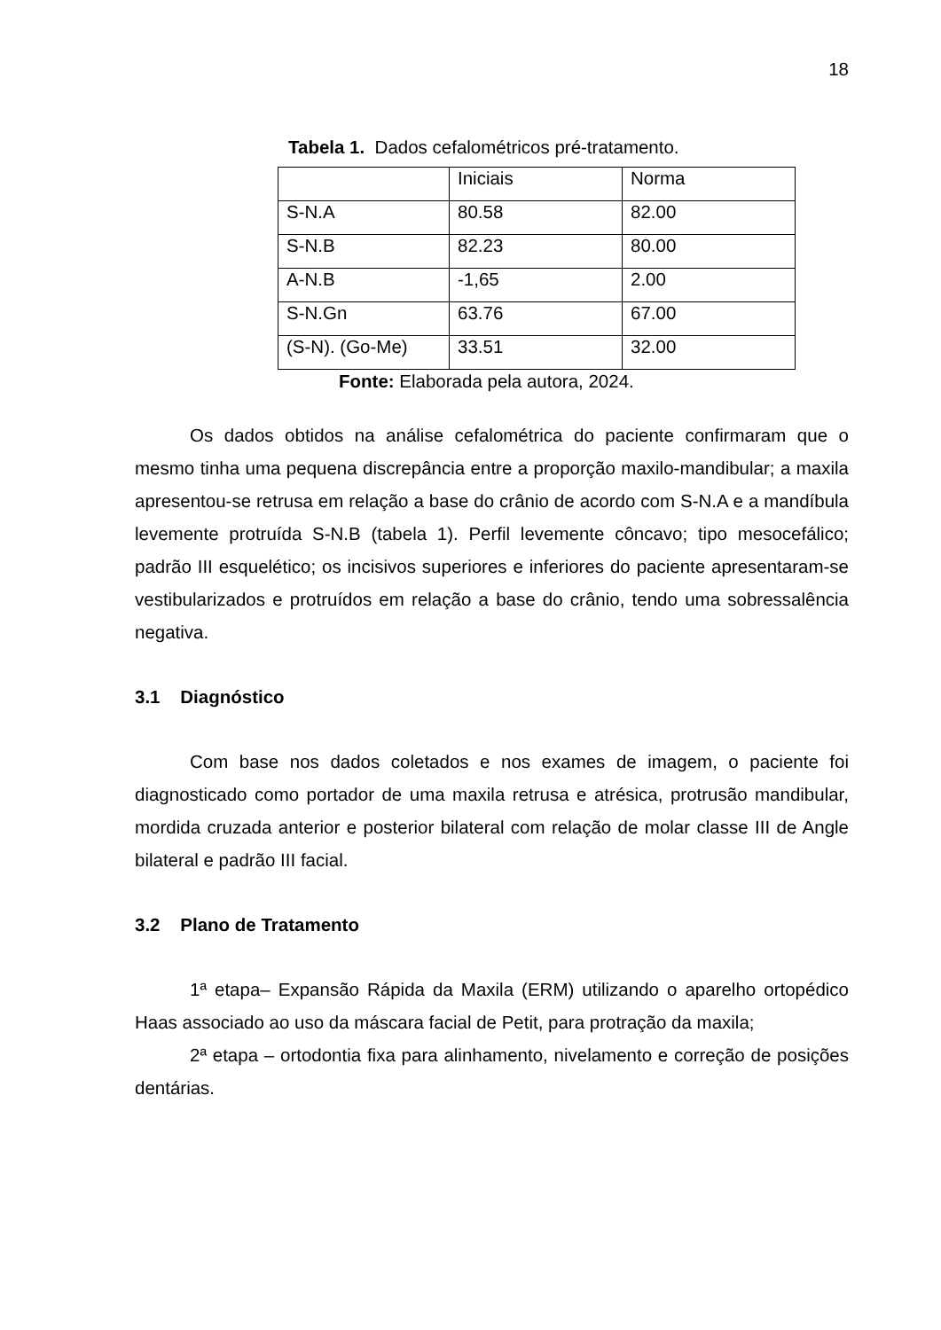18
Tabela 1. Dados cefalométricos pré-tratamento.
| | Iniciais | Norma |
| S-N.A | 80.58 | 82.00 |
| S-N.B | 82.23 | 80.00 |
| A-N.B | -1,65 | 2.00 |
| S-N.Gn | 63.76 | 67.00 |
| (S-N). (Go-Me) | 33.51 | 32.00 |
Fonte: Elaborada pela autora, 2024.
Os dados obtidos na análise cefalométrica do paciente confirmaram que o mesmo tinha uma pequena discrepância entre a proporção maxilo-mandibular; a maxila apresentou-se retrusa em relação a base do crânio de acordo com S-N.A e a mandíbula levemente protruída S-N.B (tabela 1). Perfil levemente côncavo; tipo mesocefálico; padrão III esquelético; os incisivos superiores e inferiores do paciente apresentaram-se vestibularizados e protruídos em relação a base do crânio, tendo uma sobressalência negativa.
3.1 Diagnóstico
Com base nos dados coletados e nos exames de imagem, o paciente foi diagnosticado como portador de uma maxila retrusa e atrésica, protrusão mandibular, mordida cruzada anterior e posterior bilateral com relação de molar classe III de Angle bilateral e padrão III facial.
3.2 Plano de Tratamento
1ª etapa– Expansão Rápida da Maxila (ERM) utilizando o aparelho ortopédico Haas associado ao uso da máscara facial de Petit, para protração da maxila;
2ª etapa – ortodontia fixa para alinhamento, nivelamento e correção de posições dentárias.